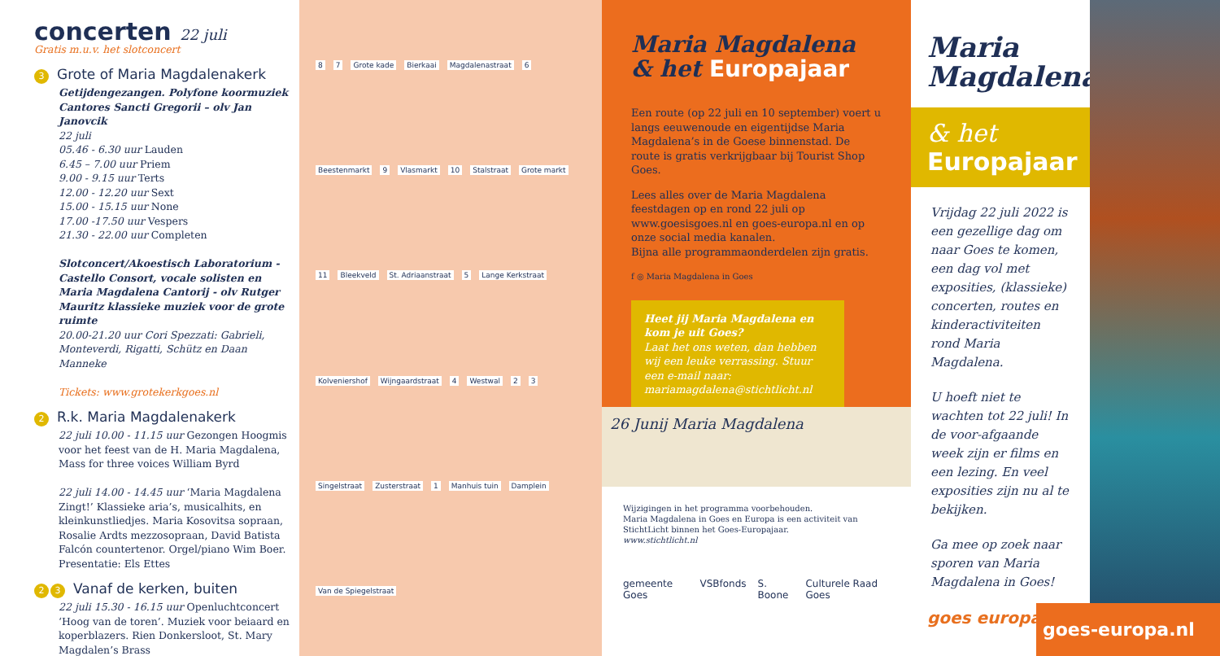concerten 22 juli
Gratis m.u.v. het slotconcert
3 Grote of Maria Magdalenakerk
Getijdengezangen. Polyfone koormuziek
Cantores Sancti Gregorii – olv Jan Janovcik
22 juli
05.46 - 6.30 uur Lauden
6.45 – 7.00 uur Priem
9.00 - 9.15 uur Terts
12.00 - 12.20 uur Sext
15.00 - 15.15 uur None
17.00 -17.50 uur Vespers
21.30 - 22.00 uur Completen
Slotconcert/Akoestisch Laboratorium - Castello Consort, vocale solisten en Maria Magdalena Cantorij - olv Rutger Mauritz klassieke muziek voor de grote ruimte
20.00-21.20 uur Cori Spezzati: Gabrieli, Monteverdi, Rigatti, Schütz en Daan Manneke
Tickets: www.grotekerkgoes.nl
2 R.k. Maria Magdalenakerk
22 juli 10.00 - 11.15 uur Gezongen Hoogmis voor het feest van de H. Maria Magdalena, Mass for three voices William Byrd
22 juli 14.00 - 14.45 uur ‘Maria Magdalena Zingt!’ Klassieke aria’s, musicalhits, en kleinkunstliedjes. Maria Kosovitsa sopraan, Rosalie Ardts mezzosopraan, David Batista Falcón countertenor. Orgel/piano Wim Boer. Presentatie: Els Ettes
2 3 Vanaf de kerken, buiten
22 juli 15.30 - 16.15 uur Openluchtconcert ‘Hoog van de toren’. Muziek voor beiaard en koperblazers. Rien Donkersloot, St. Mary Magdalen’s Brass
8 7 Grote kade Bierkaai Magdalenastraat 6 Beestenmarkt 9 Vlasmarkt 10 Stalstraat Grote markt 11 Bleekveld St. Adriaanstraat 5 Lange Kerkstraat Kolveniershof Wijngaardstraat 4 Westwal 2 3 Singelstraat Zusterstraat 1 Manhuis tuin Damplein Van de Spiegelstraat
Maria Magdalena
& het Europajaar
Een route (op 22 juli en 10 september) voert u langs eeuwenoude en eigentijdse Maria Magdalena’s in de Goese binnenstad. De route is gratis verkrijgbaar bij Tourist Shop Goes.
Lees alles over de Maria Magdalena feestdagen op en rond 22 juli op www.goesisgoes.nl en goes-europa.nl en op onze social media kanalen.
Bijna alle programmaonderdelen zijn gratis.
f ◎ Maria Magdalena in Goes
Heet jij Maria Magdalena en kom je uit Goes?
Laat het ons weten, dan hebben wij een leuke verrassing. Stuur een e-mail naar: mariamagdalena@stichtlicht.nl
26 Junij Maria Magdalena
Wijzigingen in het programma voorbehouden.
Maria Magdalena in Goes en Europa is een activiteit van StichtLicht binnen het Goes-Europajaar.
www.stichtlicht.nl
gemeente Goes VSBfonds S. Boone Culturele Raad Goes
Maria Magdalena
& het
Europajaar
Vrijdag 22 juli 2022 is een gezellige dag om naar Goes te komen, een dag vol met exposities, (klassieke) concerten, routes en kinderactiviteiten rond Maria Magdalena.
U hoeft niet te wachten tot 22 juli! In de voor-afgaande week zijn er films en een lezing. En veel exposities zijn nu al te bekijken.
Ga mee op zoek naar sporen van Maria Magdalena in Goes!
goes europa
goes-europa.nl